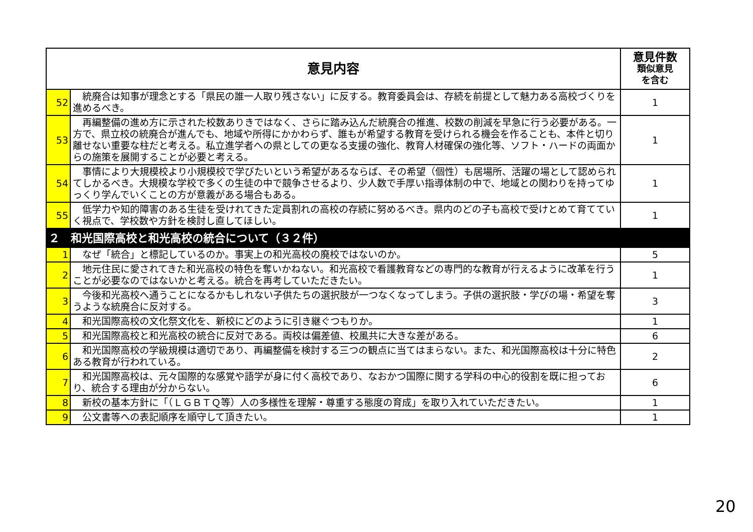| 意見内容 | | 意見件数 類似意見 を含む |
| --- | --- | --- |
| 52 | 統廃合は知事が理念とする「県民の誰一人取り残さない」に反する。教育委員会は、存続を前提として魅力ある高校づくりを進めるべき。 | 1 |
| 53 | 再編整備の進め方に示された校数ありきではなく、さらに踏み込んだ統廃合の推進、校数の削減を早急に行う必要がある。一方で、県立校の統廃合が進んでも、地域や所得にかかわらず、誰もが希望する教育を受けられる機会を作ることも、本件と切り離せない重要な柱だと考える。私立進学者への県としての更なる支援の強化、教育人材確保の強化等、ソフト・ハードの両面からの施策を展開することが必要と考える。 | 1 |
| 54 | 事情により大規模校より小規模校で学びたいという希望があるならば、その希望（個性）も居場所、活躍の場として認められてしかるべき。大規模な学校で多くの生徒の中で競争させるより、少人数で手厚い指導体制の中で、地域との関わりを持ってゆっくり学んでいくことの方が意義がある場合もある。 | 1 |
| 55 | 低学力や知的障害のある生徒を受けれてきた定員割れの高校の存続に努めるべき。県内のどの子も高校で受けとめて育てていく視点で、学校数や方針を検討し直してほしい。 | 1 |
| ２ 和光国際高校と和光高校の統合について（３２件） | | |
| 1 | なぜ「統合」と標記しているのか。事実上の和光高校の廃校ではないのか。 | 5 |
| 2 | 地元住民に愛されてきた和光高校の特色を奪いかねない。和光高校で看護教育などの専門的な教育が行えるように改革を行うことが必要なのではないかと考える。統合を再考していただきたい。 | 1 |
| 3 | 今後和光高校へ通うことになるかもしれない子供たちの選択肢が一つなくなってしまう。子供の選択肢・学びの場・希望を奪うような統廃合に反対する。 | 3 |
| 4 | 和光国際高校の文化祭文化を、新校にどのように引き継ぐつもりか。 | 1 |
| 5 | 和光国際高校と和光高校の統合に反対である。両校は偏差値、校風共に大きな差がある。 | 6 |
| 6 | 和光国際高校の学級規模は適切であり、再編整備を検討する三つの観点に当てはまらない。また、和光国際高校は十分に特色ある教育が行われている。 | 2 |
| 7 | 和光国際高校は、元々国際的な感覚や語学が身に付く高校であり、なおかつ国際に関する学科の中心的役割を既に担っており、統合する理由が分からない。 | 6 |
| 8 | 新校の基本方針に「（ＬＧＢＴＱ等）人の多様性を理解・尊重する態度の育成」を取り入れていただきたい。 | 1 |
| 9 | 公文書等への表記順序を順守して頂きたい。 | 1 |
20